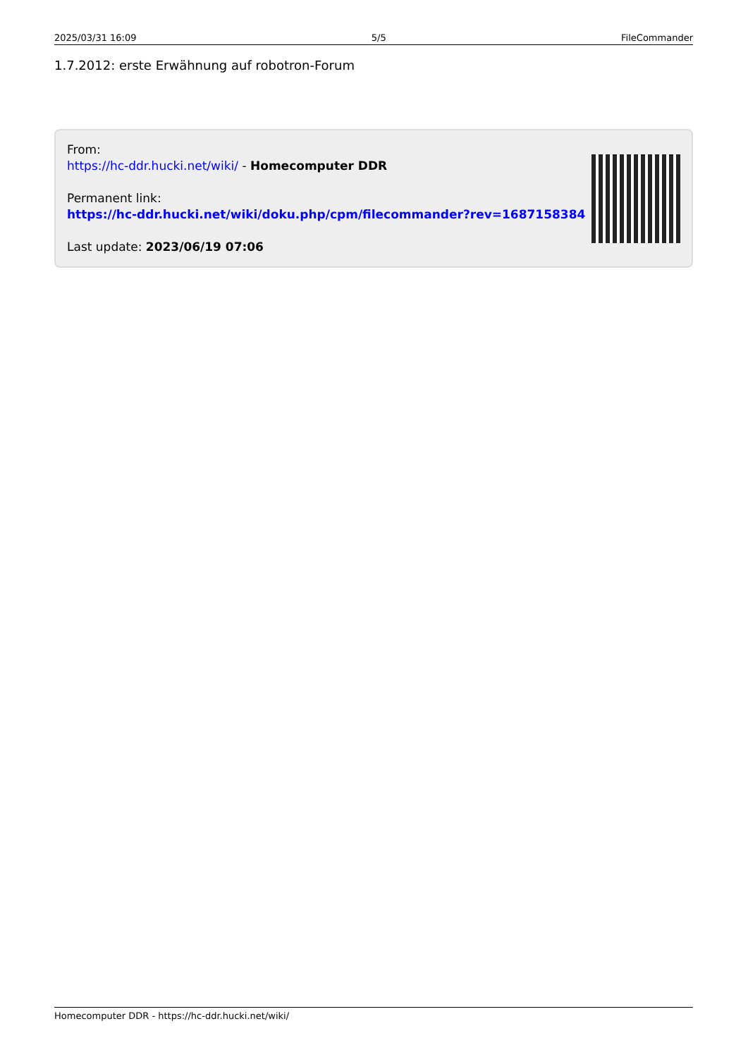2025/03/31 16:09 5/5 FileCommander
1.7.2012: erste Erwähnung auf robotron-Forum
From:
https://hc-ddr.hucki.net/wiki/ - Homecomputer DDR
Permanent link:
https://hc-ddr.hucki.net/wiki/doku.php/cpm/filecommander?rev=1687158384
Last update: 2023/06/19 07:06
Homecomputer DDR - https://hc-ddr.hucki.net/wiki/